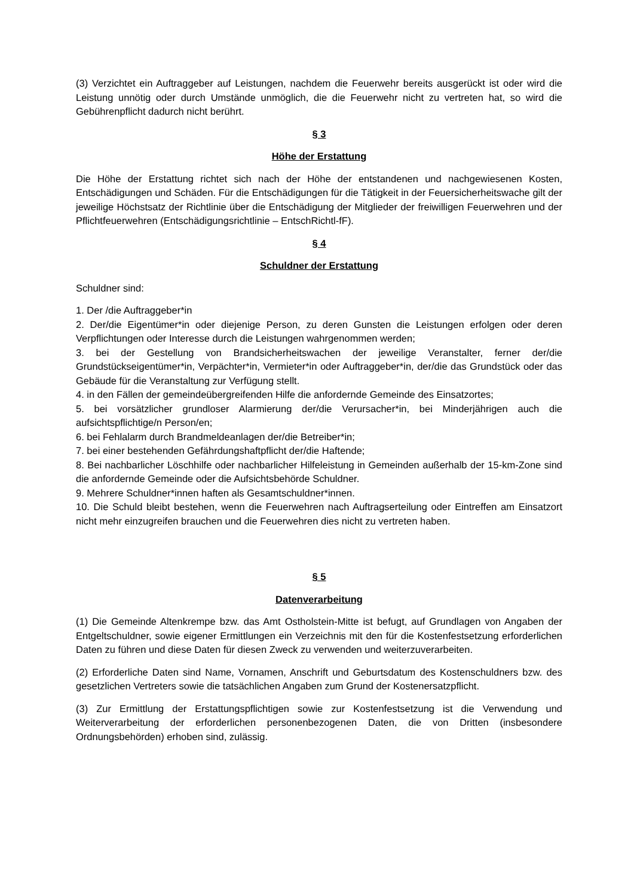(3) Verzichtet ein Auftraggeber auf Leistungen, nachdem die Feuerwehr bereits ausgerückt ist oder wird die Leistung unnötig oder durch Umstände unmöglich, die die Feuerwehr nicht zu vertreten hat, so wird die Gebührenpflicht dadurch nicht berührt.
§ 3
Höhe der Erstattung
Die Höhe der Erstattung richtet sich nach der Höhe der entstandenen und nachgewiesenen Kosten, Entschädigungen und Schäden. Für die Entschädigungen für die Tätigkeit in der Feuersicherheitswache gilt der jeweilige Höchstsatz der Richtlinie über die Entschädigung der Mitglieder der freiwilligen Feuerwehren und der Pflichtfeuerwehren (Entschädigungsrichtlinie – EntschRichtl-fF).
§ 4
Schuldner der Erstattung
Schuldner sind:
1. Der /die Auftraggeber*in
2. Der/die Eigentümer*in oder diejenige Person, zu deren Gunsten die Leistungen erfolgen oder deren Verpflichtungen oder Interesse durch die Leistungen wahrgenommen werden;
3. bei der Gestellung von Brandsicherheitswachen der jeweilige Veranstalter, ferner der/die Grundstückseigentümer*in, Verpächter*in, Vermieter*in oder Auftraggeber*in, der/die das Grundstück oder das Gebäude für die Veranstaltung zur Verfügung stellt.
4. in den Fällen der gemeindeübergreifenden Hilfe die anfordernde Gemeinde des Einsatzortes;
5. bei vorsätzlicher grundloser Alarmierung der/die Verursacher*in, bei Minderjährigen auch die aufsichtspflichtige/n Person/en;
6. bei Fehlalarm durch Brandmeldeanlagen der/die Betreiber*in;
7. bei einer bestehenden Gefährdungshaftpflicht der/die Haftende;
8. Bei nachbarlicher Löschhilfe oder nachbarlicher Hilfeleistung in Gemeinden außerhalb der 15-km-Zone sind die anfordernde Gemeinde oder die Aufsichtsbehörde Schuldner.
9. Mehrere Schuldner*innen haften als Gesamtschuldner*innen.
10. Die Schuld bleibt bestehen, wenn die Feuerwehren nach Auftragserteilung oder Eintreffen am Einsatzort nicht mehr einzugreifen brauchen und die Feuerwehren dies nicht zu vertreten haben.
§ 5
Datenverarbeitung
(1) Die Gemeinde Altenkrempe bzw. das Amt Ostholstein-Mitte ist befugt, auf Grundlagen von Angaben der Entgeltschuldner, sowie eigener Ermittlungen ein Verzeichnis mit den für die Kostenfestsetzung erforderlichen Daten zu führen und diese Daten für diesen Zweck zu verwenden und weiterzuverarbeiten.
(2) Erforderliche Daten sind Name, Vornamen, Anschrift und Geburtsdatum des Kostenschuldners bzw. des gesetzlichen Vertreters sowie die tatsächlichen Angaben zum Grund der Kostenersatzpflicht.
(3) Zur Ermittlung der Erstattungspflichtigen sowie zur Kostenfestsetzung ist die Verwendung und Weiterverarbeitung der erforderlichen personenbezogenen Daten, die von Dritten (insbesondere Ordnungsbehörden) erhoben sind, zulässig.